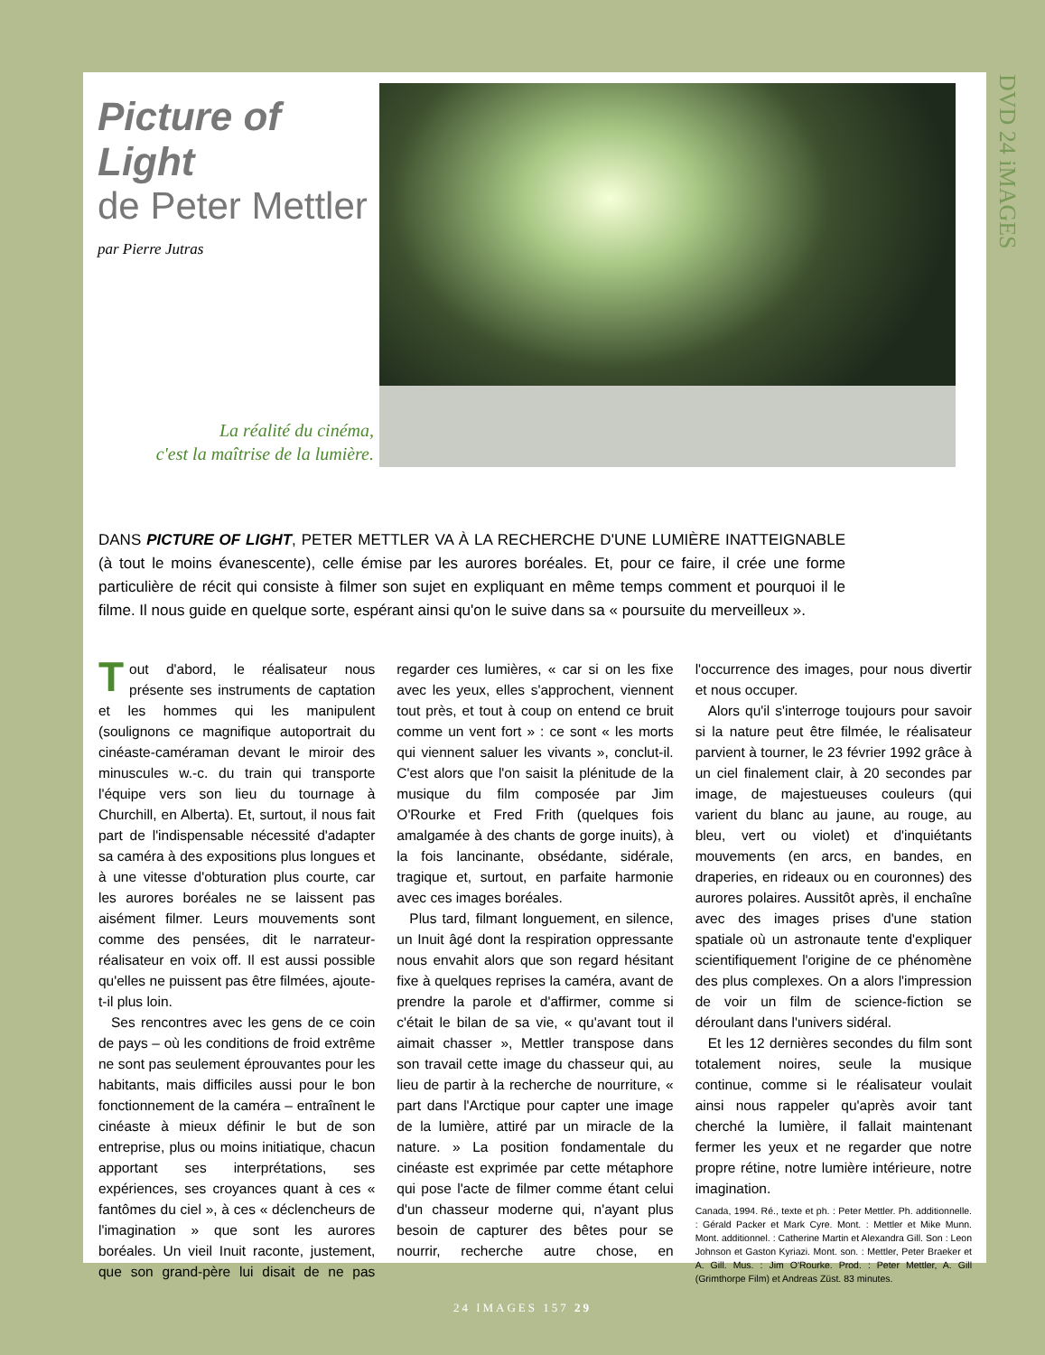DVD 24 iMAGES
Picture of Light
de Peter Mettler
par Pierre Jutras
La réalité du cinéma,
c'est la maîtrise de la lumière.
DANS PICTURE OF LIGHT, PETER METTLER VA À LA RECHERCHE D'UNE LUMIÈRE INATTEIGNABLE (à tout le moins évanescente), celle émise par les aurores boréales. Et, pour ce faire, il crée une forme particulière de récit qui consiste à filmer son sujet en expliquant en même temps comment et pourquoi il le filme. Il nous guide en quelque sorte, espérant ainsi qu'on le suive dans sa « poursuite du merveilleux ».
Tout d'abord, le réalisateur nous présente ses instruments de captation et les hommes qui les manipulent (soulignons ce magnifique autoportrait du cinéaste-caméraman devant le miroir des minuscules w.-c. du train qui transporte l'équipe vers son lieu du tournage à Churchill, en Alberta). Et, surtout, il nous fait part de l'indispensable nécessité d'adapter sa caméra à des expositions plus longues et à une vitesse d'obturation plus courte, car les aurores boréales ne se laissent pas aisément filmer. Leurs mouvements sont comme des pensées, dit le narrateur-réalisateur en voix off. Il est aussi possible qu'elles ne puissent pas être filmées, ajoute-t-il plus loin.
Ses rencontres avec les gens de ce coin de pays – où les conditions de froid extrême ne sont pas seulement éprouvantes pour les habitants, mais difficiles aussi pour le bon fonctionnement de la caméra – entraînent le cinéaste à mieux définir le but de son entreprise, plus ou moins initiatique, chacun apportant ses interprétations, ses expériences, ses croyances quant à ces « fantômes du ciel », à ces « déclencheurs de l'imagination » que sont les aurores boréales. Un vieil Inuit raconte, justement, que son grand-père lui disait de ne pas regarder ces lumières, « car si on les fixe avec les yeux, elles s'approchent, viennent tout près, et tout à coup on entend ce bruit comme un vent fort » : ce sont « les morts qui viennent saluer les vivants », conclut-il. C'est alors que l'on saisit la plénitude de la musique du film composée par Jim O'Rourke et Fred Frith (quelques fois amalgamée à des chants de gorge inuits), à la fois lancinante, obsédante, sidérale, tragique et, surtout, en parfaite harmonie avec ces images boréales.
Plus tard, filmant longuement, en silence, un Inuit âgé dont la respiration oppressante nous envahit alors que son regard hésitant fixe à quelques reprises la caméra, avant de prendre la parole et d'affirmer, comme si c'était le bilan de sa vie, « qu'avant tout il aimait chasser », Mettler transpose dans son travail cette image du chasseur qui, au lieu de partir à la recherche de nourriture, « part dans l'Arctique pour capter une image de la lumière, attiré par un miracle de la nature. » La position fondamentale du cinéaste est exprimée par cette métaphore qui pose l'acte de filmer comme étant celui d'un chasseur moderne qui, n'ayant plus besoin de capturer des bêtes pour se nourrir, recherche autre chose, en l'occurrence des images, pour nous divertir et nous occuper.
Alors qu'il s'interroge toujours pour savoir si la nature peut être filmée, le réalisateur parvient à tourner, le 23 février 1992 grâce à un ciel finalement clair, à 20 secondes par image, de majestueuses couleurs (qui varient du blanc au jaune, au rouge, au bleu, vert ou violet) et d'inquiétants mouvements (en arcs, en bandes, en draperies, en rideaux ou en couronnes) des aurores polaires. Aussitôt après, il enchaîne avec des images prises d'une station spatiale où un astronaute tente d'expliquer scientifiquement l'origine de ce phénomène des plus complexes. On a alors l'impression de voir un film de science-fiction se déroulant dans l'univers sidéral.
Et les 12 dernières secondes du film sont totalement noires, seule la musique continue, comme si le réalisateur voulait ainsi nous rappeler qu'après avoir tant cherché la lumière, il fallait maintenant fermer les yeux et ne regarder que notre propre rétine, notre lumière intérieure, notre imagination.
Canada, 1994. Ré., texte et ph. : Peter Mettler. Ph. additionnelle. : Gérald Packer et Mark Cyre. Mont. : Mettler et Mike Munn. Mont. additionnel. : Catherine Martin et Alexandra Gill. Son : Leon Johnson et Gaston Kyriazi. Mont. son. : Mettler, Peter Braeker et A. Gill. Mus. : Jim O'Rourke. Prod. : Peter Mettler, A. Gill (Grimthorpe Film) et Andreas Züst. 83 minutes.
24 IMAGES 157 29